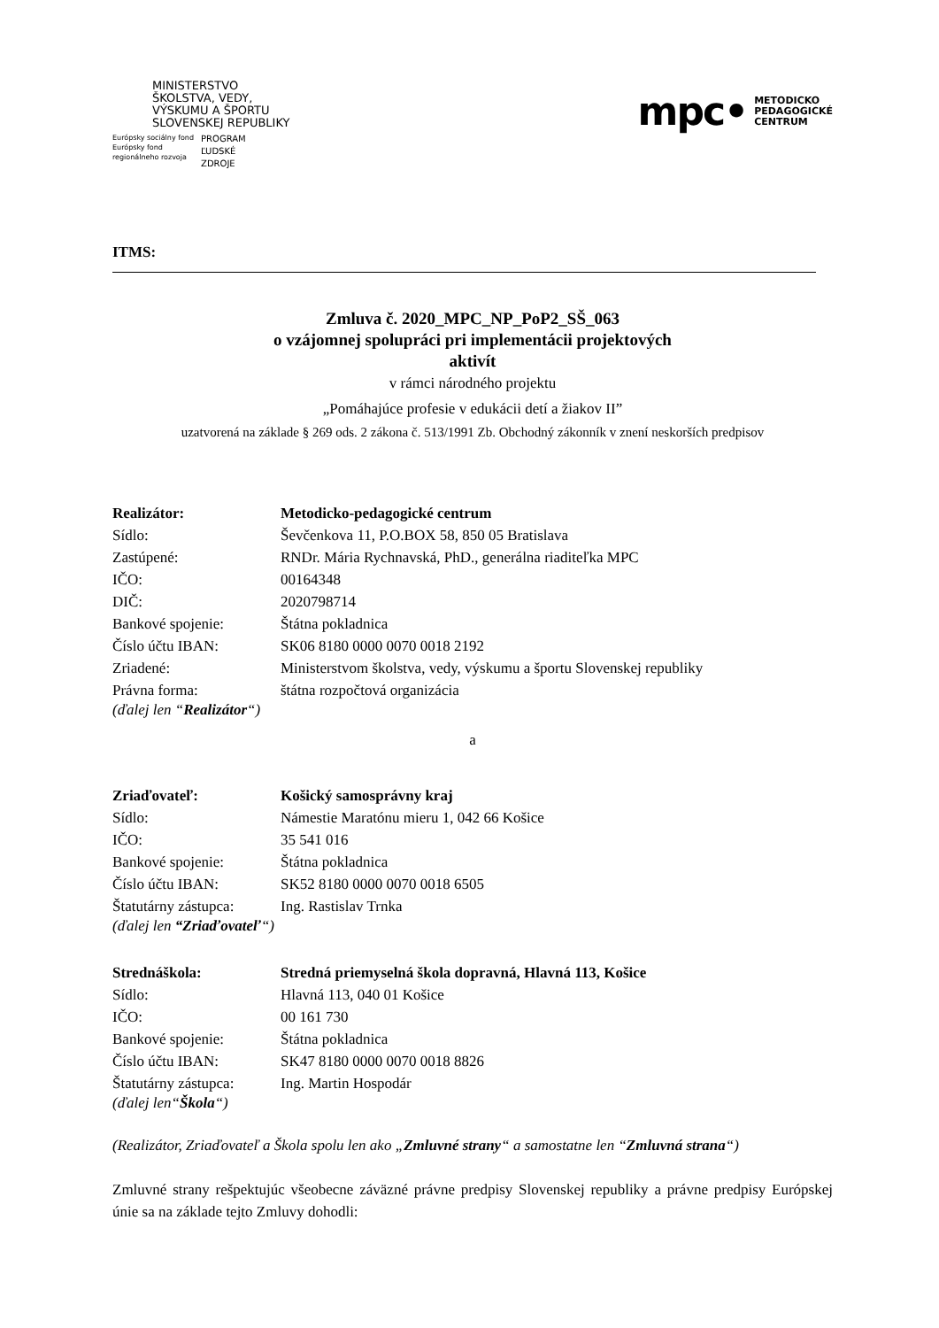MINISTERSTVO
ŠKOLSTVA, VEDY,
VÝSKUMU A ŠPORTU
SLOVENSKEJ REPUBLIKY
Európsky sociálny fond
Európsky fond
regionálneho rozvoja
PROGRAM
ĽUDSKÉ
ZDROJE
mpc• METODICKO
PEDAGOGICKÉ
CENTRUM
ITMS:
Zmluva č. 2020_MPC_NP_PoP2_SŠ_063
o vzájomnej spolupráci pri implementácii projektových
aktivít
v rámci národného projektu
„Pomáhajúce profesie v edukácii detí a žiakov II”
uzatvorená na základe § 269 ods. 2 zákona č. 513/1991 Zb. Obchodný zákonník v znení neskorších predpisov
Realizátor: Metodicko-pedagogické centrum
Sídlo: Ševčenkova 11, P.O.BOX 58, 850 05 Bratislava
Zastúpené: RNDr. Mária Rychnavská, PhD., generálna riaditeľka MPC
IČO: 00164348
DIČ: 2020798714
Bankové spojenie: Štátna pokladnica
Číslo účtu IBAN: SK06 8180 0000 0070 0018 2192
Zriadené: Ministerstvom školstva, vedy, výskumu a športu Slovenskej republiky
Právna forma: štátna rozpočtová organizácia
(ďalej len “Realizátor“)
a
Zriaďovateľ: Košický samosprávny kraj
Sídlo: Námestie Maratónu mieru 1, 042 66 Košice
IČO: 35 541 016
Bankové spojenie: Štátna pokladnica
Číslo účtu IBAN: SK52 8180 0000 0070 0018 6505
Štatutárny zástupca: Ing. Rastislav Trnka
(ďalej len “Zriaďovateľ“)
Strednáškola: Stredná priemyselná škola dopravná, Hlavná 113, Košice
Sídlo: Hlavná 113, 040 01 Košice
IČO: 00 161 730
Bankové spojenie: Štátna pokladnica
Číslo účtu IBAN: SK47 8180 0000 0070 0018 8826
Štatutárny zástupca: Ing. Martin Hospodár
(ďalej len“Škola“)
(Realizátor, Zriaďovateľ a Škola spolu len ako „Zmluvné strany“ a samostatne len “Zmluvná strana“)
Zmluvné strany rešpektujúc všeobecne záväzné právne predpisy Slovenskej republiky a právne predpisy Európskej únie sa na základe tejto Zmluvy dohodli: